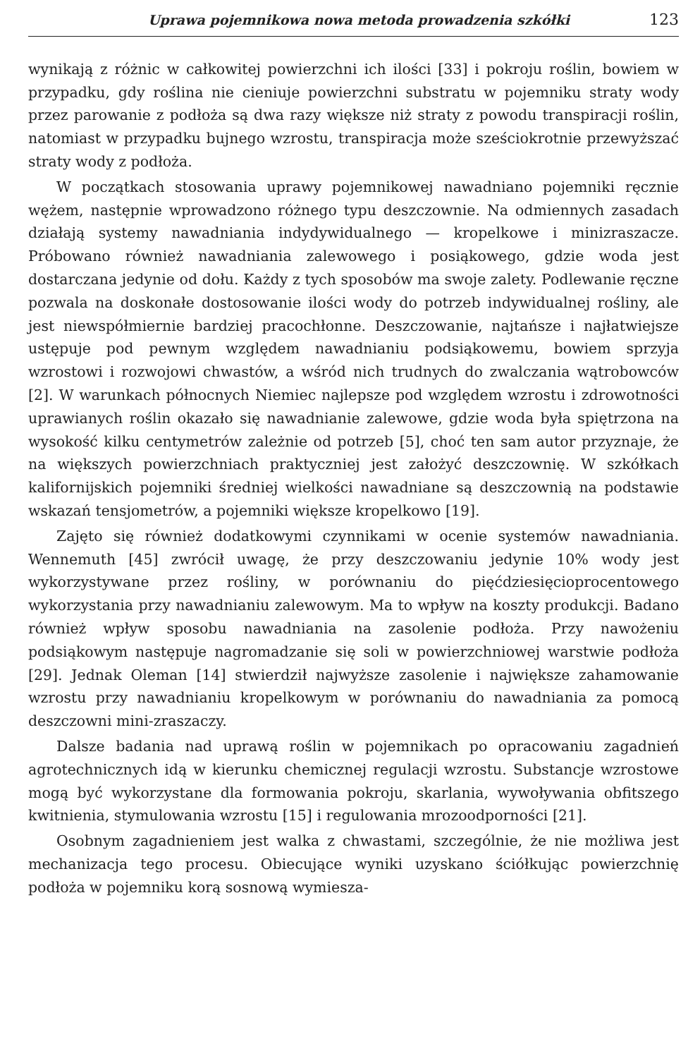Uprawa pojemnikowa nowa metoda prowadzenia szkółki 123
wynikają z różnic w całkowitej powierzchni ich ilości [33] i pokroju roślin, bowiem w przypadku, gdy roślina nie cieniuje powierzchni substratu w pojemniku straty wody przez parowanie z podłoża są dwa razy większe niż straty z powodu transpiracji roślin, natomiast w przypadku bujnego wzrostu, transpiracja może sześciokrotnie przewyższać straty wody z podłoża.
W początkach stosowania uprawy pojemnikowej nawadniano pojemniki ręcznie wężem, następnie wprowadzono różnego typu deszczownie. Na odmiennych zasadach działają systemy nawadniania indydywidualnego — kropelkowe i minizraszacze. Próbowano również nawadniania zalewowego i posiąkowego, gdzie woda jest dostarczana jedynie od dołu. Każdy z tych sposobów ma swoje zalety. Podlewanie ręczne pozwala na doskonałe dostosowanie ilości wody do potrzeb indywidualnej rośliny, ale jest niewspółmiernie bardziej pracochłonne. Deszczowanie, najtańsze i najłatwiejsze ustępuje pod pewnym względem nawadnianiu podsiąkowemu, bowiem sprzyja wzrostowi i rozwojowi chwastów, a wśród nich trudnych do zwalczania wątrobowców [2]. W warunkach północnych Niemiec najlepsze pod względem wzrostu i zdrowotności uprawianych roślin okazało się nawadnianie zalewowe, gdzie woda była spiętrzona na wysokość kilku centymetrów zależnie od potrzeb [5], choć ten sam autor przyznaje, że na większych powierzchniach praktyczniej jest założyć deszczownię. W szkółkach kalifornijskich pojemniki średniej wielkości nawadniane są deszczownią na podstawie wskazań tensjometrów, a pojemniki większe kropelkowo [19].
Zajęto się również dodatkowymi czynnikami w ocenie systemów nawadniania. Wennemuth [45] zwrócił uwagę, że przy deszczowaniu jedynie 10% wody jest wykorzystywane przez rośliny, w porównaniu do pięćdziesięcioprocentowego wykorzystania przy nawadnianiu zalewowym. Ma to wpływ na koszty produkcji. Badano również wpływ sposobu nawadniania na zasolenie podłoża. Przy nawożeniu podsiąkowym następuje nagromadzanie się soli w powierzchniowej warstwie podłoża [29]. Jednak Oleman [14] stwierdził najwyższe zasolenie i największe zahamowanie wzrostu przy nawadnianiu kropelkowym w porównaniu do nawadniania za pomocą deszczowni mini-zraszaczy.
Dalsze badania nad uprawą roślin w pojemnikach po opracowaniu zagadnień agrotechnicznych idą w kierunku chemicznej regulacji wzrostu. Substancje wzrostowe mogą być wykorzystane dla formowania pokroju, skarlania, wywoływania obfitszego kwitnienia, stymulowania wzrostu [15] i regulowania mrozoodporności [21].
Osobnym zagadnieniem jest walka z chwastami, szczególnie, że nie możliwa jest mechanizacja tego procesu. Obiecujące wyniki uzyskano ściółkując powierzchnię podłoża w pojemniku korą sosnową wymiesza-